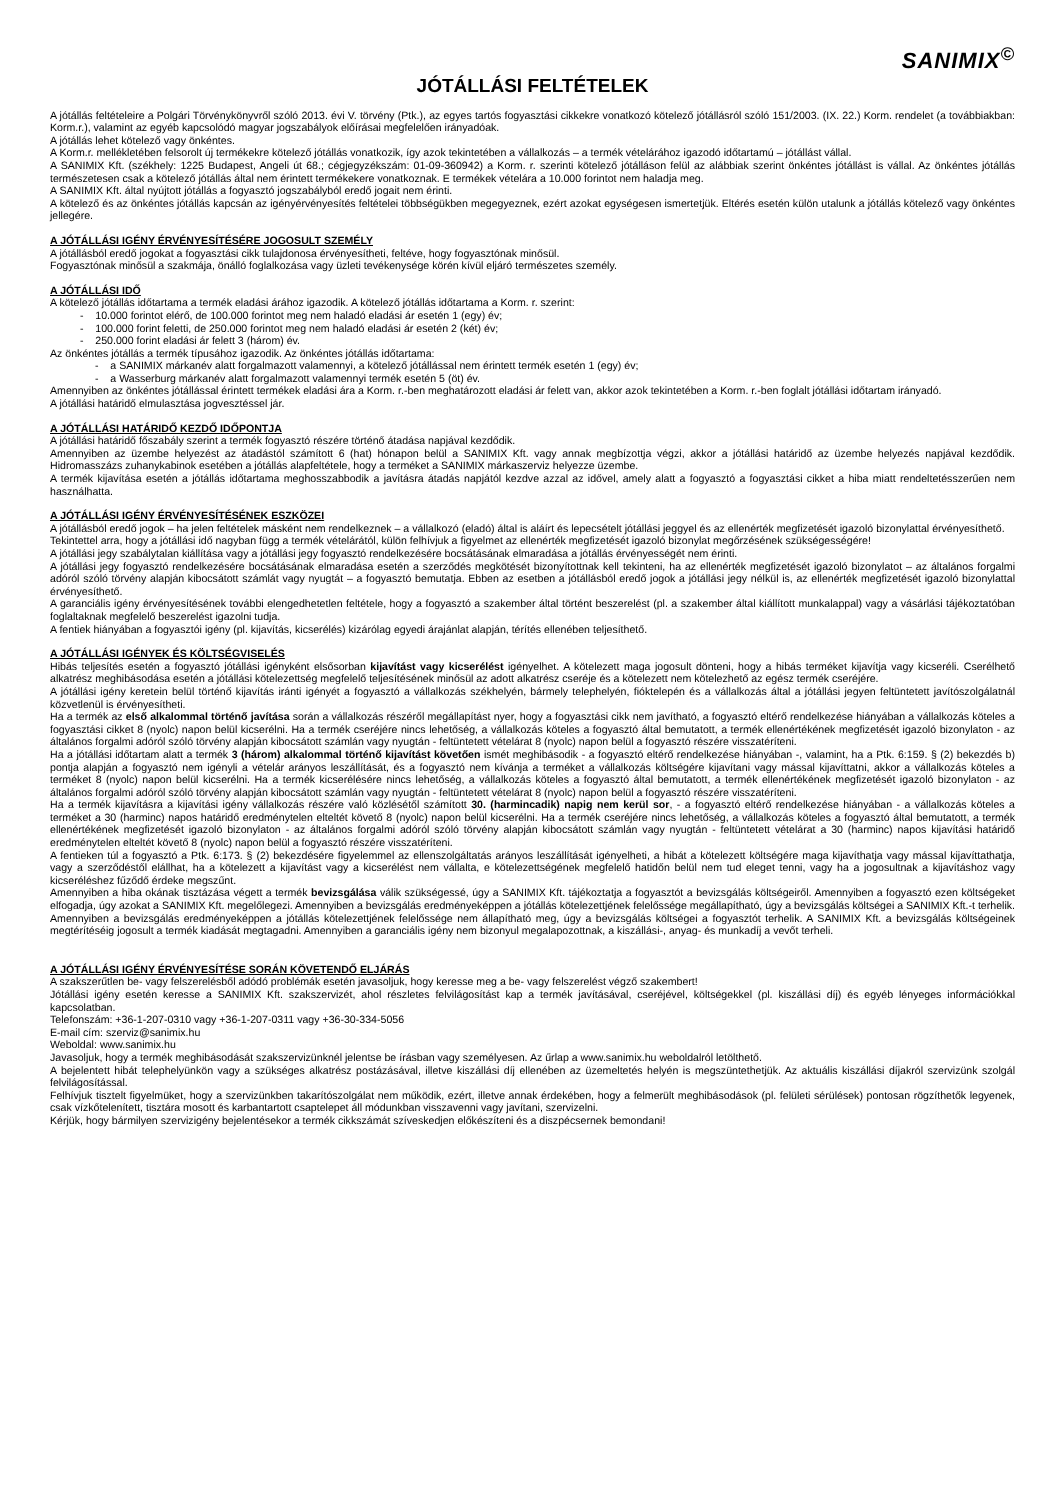SANIMIX<sup>©</sup>
JÓTÁLLÁSI FELTÉTELEK
A jótállás feltételeire a Polgári Törvénykönyvről szóló 2013. évi V. törvény (Ptk.), az egyes tartós fogyasztási cikkekre vonatkozó kötelező jótállásról szóló 151/2003. (IX. 22.) Korm. rendelet (a továbbiakban: Korm.r.), valamint az egyéb kapcsolódó magyar jogszabályok előírásai megfelelően irányadóak.
A jótállás lehet kötelező vagy önkéntes.
A Korm.r. mellékletében felsorolt új termékekre kötelező jótállás vonatkozik, így azok tekintetében a vállalkozás – a termék vételárához igazodó időtartamú – jótállást vállal.
A SANIMIX Kft. (székhely: 1225 Budapest, Angeli út 68.; cégjegyzékszám: 01-09-360942) a Korm. r. szerinti kötelező jótálláson felül az alábbiak szerint önkéntes jótállást is vállal. Az önkéntes jótállás természetesen csak a kötelező jótállás által nem érintett termékekere vonatkoznak. E termékek vételára a 10.000 forintot nem haladja meg.
A SANIMIX Kft. által nyújtott jótállás a fogyasztó jogszabályból eredő jogait nem érinti.
A kötelező és az önkéntes jótállás kapcsán az igényérvényesítés feltételei többségükben megegyeznek, ezért azokat egységesen ismertetjük. Eltérés esetén külön utalunk a jótállás kötelező vagy önkéntes jellegére.
A JÓTÁLLÁSI IGÉNY ÉRVÉNYESÍTÉSÉRE JOGOSULT SZEMÉLY
A jótállásból eredő jogokat a fogyasztási cikk tulajdonosa érvényesítheti, feltéve, hogy fogyasztónak minősül.
Fogyasztónak minősül a szakmája, önálló foglalkozása vagy üzleti tevékenysége körén kívül eljáró természetes személy.
A JÓTÁLLÁSI IDŐ
A kötelező jótállás időtartama a termék eladási árához igazodik. A kötelező jótállás időtartama a Korm. r. szerint:
- 10.000 forintot elérő, de 100.000 forintot meg nem haladó eladási ár esetén 1 (egy) év;
- 100.000 forint feletti, de 250.000 forintot meg nem haladó eladási ár esetén 2 (két) év;
- 250.000 forint eladási ár felett 3 (három) év.
Az önkéntes jótállás a termék típusához igazodik. Az önkéntes jótállás időtartama:
- a SANIMIX márkanév alatt forgalmazott valamennyi, a kötelező jótállással nem érintett termék esetén 1 (egy) év;
- a Wasserburg márkanév alatt forgalmazott valamennyi termék esetén 5 (öt) év.
Amennyiben az önkéntes jótállással érintett termékek eladási ára a Korm. r.-ben meghatározott eladási ár felett van, akkor azok tekintetében a Korm. r.-ben foglalt jótállási időtartam irányadó.
A jótállási határidő elmulasztása jogvesztéssel jár.
A JÓTÁLLÁSI HATÁRIDŐ KEZDŐ IDŐPONTJA
A jótállási határidő főszabály szerint a termék fogyasztó részére történő átadása napjával kezdődik.
Amennyiben az üzembe helyezést az átadástól számított 6 (hat) hónapon belül a SANIMIX Kft. vagy annak megbízottja végzi, akkor a jótállási határidő az üzembe helyezés napjával kezdődik. Hidromasszázs zuhanykabinok esetében a jótállás alapfeltétele, hogy a terméket a SANIMIX márkaszerviz helyezze üzembe.
A termék kijavítása esetén a jótállás időtartama meghosszabbodik a javításra átadás napjától kezdve azzal az idővel, amely alatt a fogyasztó a fogyasztási cikket a hiba miatt rendeltetésszerűen nem használhatta.
A JÓTÁLLÁSI IGÉNY ÉRVÉNYESÍTÉSÉNEK ESZKÖZEI
A jótállásból eredő jogok – ha jelen feltételek másként nem rendelkeznek – a vállalkozó (eladó) által is aláírt és lepecsételt jótállási jeggyel és az ellenérték megfizetését igazoló bizonylattal érvényesíthető.
Tekintettel arra, hogy a jótállási idő nagyban függ a termék vételárától, külön felhívjuk a figyelmet az ellenérték megfizetését igazoló bizonylat megőrzésének szükségességére!
A jótállási jegy szabálytalan kiállítása vagy a jótállási jegy fogyasztó rendelkezésére bocsátásának elmaradása a jótállás érvényességét nem érinti.
A jótállási jegy fogyasztó rendelkezésére bocsátásának elmaradása esetén a szerződés megkötését bizonyítottnak kell tekinteni, ha az ellenérték megfizetését igazoló bizonylatot – az általános forgalmi adóról szóló törvény alapján kibocsátott számlát vagy nyugtát – a fogyasztó bemutatja. Ebben az esetben a jótállásból eredő jogok a jótállási jegy nélkül is, az ellenérték megfizetését igazoló bizonylattal érvényesíthető.
A garanciális igény érvényesítésének további elengedhetetlen feltétele, hogy a fogyasztó a szakember által történt beszerelést (pl. a szakember által kiállított munkalappal) vagy a vásárlási tájékoztatóban foglaltaknak megfelelő beszerelést igazolni tudja.
A fentiek hiányában a fogyasztói igény (pl. kijavítás, kicserélés) kizárólag egyedi árajánlat alapján, térítés ellenében teljesíthető.
A JÓTÁLLÁSI IGÉNYEK ÉS KÖLTSÉGVISELÉS
Hibás teljesítés esetén a fogyasztó jótállási igényként elsősorban kijavítást vagy kicserélést igényelhet. A kötelezett maga jogosult dönteni, hogy a hibás terméket kijavítja vagy kicseréli. Cserélhető alkatrész meghibásodása esetén a jótállási kötelezettség megfelelő teljesítésének minősül az adott alkatrész cseréje és a kötelezett nem kötelezhető az egész termék cseréjére.
A jótállási igény keretein belül történő kijavítás iránti igényét a fogyasztó a vállalkozás székhelyén, bármely telephelyén, fióktelepén és a vállalkozás által a jótállási jegyen feltüntetett javítószolgálatnál közvetlenül is érvényesítheti.
Ha a termék az első alkalommal történő javítása során a vállalkozás részéről megállapítást nyer, hogy a fogyasztási cikk nem javítható, a fogyasztó eltérő rendelkezése hiányában a vállalkozás köteles a fogyasztási cikket 8 (nyolc) napon belül kicserélni. Ha a termék cseréjére nincs lehetőség, a vállalkozás köteles a fogyasztó által bemutatott, a termék ellenértékének megfizetését igazoló bizonylaton - az általános forgalmi adóról szóló törvény alapján kibocsátott számlán vagy nyugtán - feltüntetett vételárat 8 (nyolc) napon belül a fogyasztó részére visszatéríteni.
Ha a jótállási időtartam alatt a termék 3 (három) alkalommal történő kijavítást követően ismét meghibásodik - a fogyasztó eltérő rendelkezése hiányában -, valamint, ha a Ptk. 6:159. § (2) bekezdés b) pontja alapján a fogyasztó nem igényli a vételár arányos leszállítását, és a fogyasztó nem kívánja a terméket a vállalkozás költségére kijavítani vagy mással kijavíttatni, akkor a vállalkozás köteles a terméket 8 (nyolc) napon belül kicserélni. Ha a termék kicserélésére nincs lehetőség, a vállalkozás köteles a fogyasztó által bemutatott, a termék ellenértékének megfizetését igazoló bizonylaton - az általános forgalmi adóról szóló törvény alapján kibocsátott számlán vagy nyugtán - feltüntetett vételárat 8 (nyolc) napon belül a fogyasztó részére visszatéríteni.
Ha a termék kijavításra a kijavítási igény vállalkozás részére való közlésétől számított 30. (harmincadik) napig nem kerül sor, - a fogyasztó eltérő rendelkezése hiányában - a vállalkozás köteles a terméket a 30 (harminc) napos határidő eredménytelen elteltét követő 8 (nyolc) napon belül kicserélni. Ha a termék cseréjére nincs lehetőség, a vállalkozás köteles a fogyasztó által bemutatott, a termék ellenértékének megfizetését igazoló bizonylaton - az általános forgalmi adóról szóló törvény alapján kibocsátott számlán vagy nyugtán - feltüntetett vételárat a 30 (harminc) napos kijavítási határidő eredménytelen elteltét követő 8 (nyolc) napon belül a fogyasztó részére visszatéríteni.
A fentieken túl a fogyasztó a Ptk. 6:173. § (2) bekezdésére figyelemmel az ellenszolgáltatás arányos leszállítását igényelheti, a hibát a kötelezett költségére maga kijavíthatja vagy mással kijavíttathatja, vagy a szerződéstől elállhat, ha a kötelezett a kijavítást vagy a kicserélést nem vállalta, e kötelezettségének megfelelő hatidőn belül nem tud eleget tenni, vagy ha a jogosultnak a kijavításhoz vagy kicseréléshez fűződő érdeke megszűnt.
Amennyiben a hiba okának tisztázása végett a termék bevizsgálása válik szükségessé, úgy a SANIMIX Kft. tájékoztatja a fogyasztót a bevizsgálás költségeiről. Amennyiben a fogyasztó ezen költségeket elfogadja, úgy azokat a SANIMIX Kft. megelőlegezi. Amennyiben a bevizsgálás eredményeképpen a jótállás kötelezettjének felelőssége megállapítható, úgy a bevizsgálás költségei a SANIMIX Kft.-t terhelik. Amennyiben a bevizsgálás eredményeképpen a jótállás kötelezettjének felelőssége nem állapítható meg, úgy a bevizsgálás költségei a fogyasztót terhelik. A SANIMIX Kft. a bevizsgálás költségeinek megtérítéséig jogosult a termék kiadását megtagadni. Amennyiben a garanciális igény nem bizonyul megalapozottnak, a kiszállási-, anyag- és munkadíj a vevőt terheli.
A JÓTÁLLÁSI IGÉNY ÉRVÉNYESÍTÉSE SORÁN KÖVETENDŐ ELJÁRÁS
A szakszerűtlen be- vagy felszerelésből adódó problémák esetén javasoljuk, hogy keresse meg a be- vagy felszerelést végző szakembert!
Jótállási igény esetén keresse a SANIMIX Kft. szakszervizét, ahol részletes felvilágosítást kap a termék javításával, cseréjével, költségekkel (pl. kiszállási díj) és egyéb lényeges információkkal kapcsolatban.
Telefonszám: +36-1-207-0310 vagy +36-1-207-0311 vagy +36-30-334-5056
E-mail cím: szerviz@sanimix.hu
Weboldal: www.sanimix.hu
Javasoljuk, hogy a termék meghibásodását szakszervizünknél jelentse be írásban vagy személyesen. Az űrlap a www.sanimix.hu weboldalról letölthető.
A bejelentett hibát telephelyünkön vagy a szükséges alkatrész postázásával, illetve kiszállási díj ellenében az üzemeltetés helyén is megszüntethetjük. Az aktuális kiszállási díjakról szervizünk szolgál felvilágosítással.
Felhívjuk tisztelt figyelmüket, hogy a szervizünkben takarítószolgálat nem működik, ezért, illetve annak érdekében, hogy a felmerült meghibásodások (pl. felületi sérülések) pontosan rögzíthetők legyenek, csak vízkőtelenített, tisztára mosott és karbantartott csaptelepet áll módunkban visszavenni vagy javítani, szervizelni.
Kérjük, hogy bármilyen szervizigény bejelentésekor a termék cikkszámát szíveskedjen előkészíteni és a diszpécsernek bemondani!